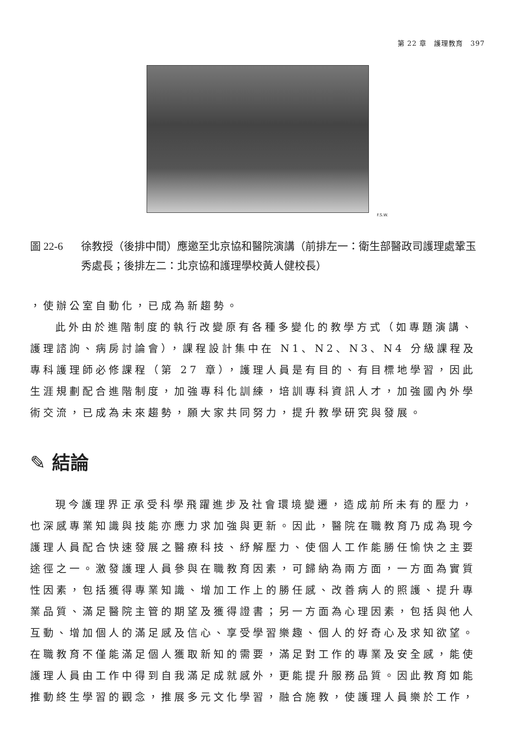第 22 章　護理教育　397
F.S.W.
圖 22-6 徐教授（後排中間）應邀至北京協和醫院演講（前排左一：衛生部醫政司護理處鞏玉秀處長；後排左二：北京協和護理學校黃人健校長）
，使辦公室自動化，已成為新趨勢。
此外由於進階制度的執行改變原有各種多變化的教學方式（如專題演講、護理諮詢、病房討論會），課程設計集中在 N1、N2、N3、N4 分級課程及專科護理師必修課程（第 27 章），護理人員是有目的、有目標地學習，因此生涯規劃配合進階制度，加強專科化訓練，培訓專科資訊人才，加強國內外學術交流，已成為未來趨勢，願大家共同努力，提升教學研究與發展。
✎ 結論
現今護理界正承受科學飛躍進步及社會環境變遷，造成前所未有的壓力，也深感專業知識與技能亦應力求加強與更新。因此，醫院在職教育乃成為現今護理人員配合快速發展之醫療科技、紓解壓力、使個人工作能勝任愉快之主要途徑之一。激發護理人員參與在職教育因素，可歸納為兩方面，一方面為實質性因素，包括獲得專業知識、增加工作上的勝任感、改善病人的照護、提升專業品質、滿足醫院主管的期望及獲得證書；另一方面為心理因素，包括與他人互動、增加個人的滿足感及信心、享受學習樂趣、個人的好奇心及求知欲望。在職教育不僅能滿足個人獲取新知的需要，滿足對工作的專業及安全感，能使護理人員由工作中得到自我滿足成就感外，更能提升服務品質。因此教育如能推動終生學習的觀念，推展多元文化學習，融合施教，使護理人員樂於工作，